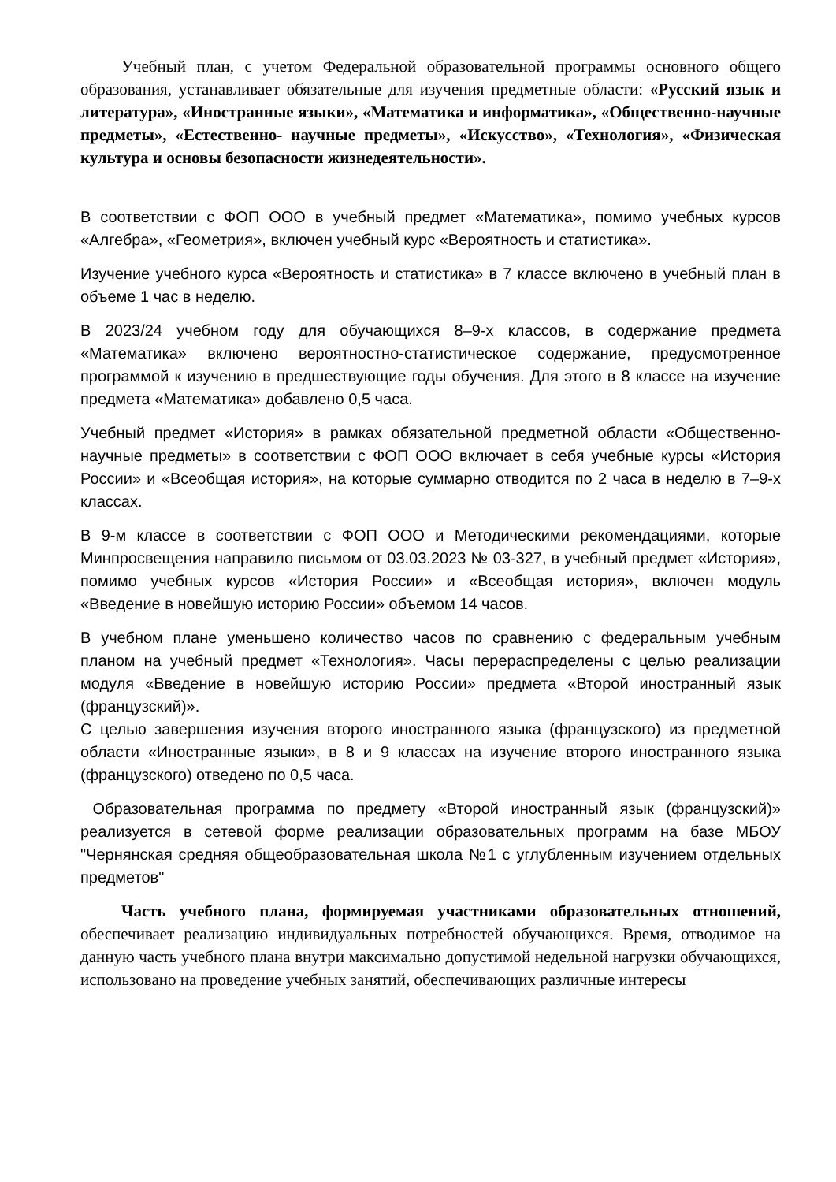Учебный план, с учетом Федеральной образовательной программы основного общего образования, устанавливает обязательные для изучения предметные области: «Русский язык и литература», «Иностранные языки», «Математика и информатика», «Общественно-научные предметы», «Естественно- научные предметы», «Искусство», «Технология», «Физическая культура и основы безопасности жизнедеятельности».
В соответствии с ФОП ООО в учебный предмет «Математика», помимо учебных курсов «Алгебра», «Геометрия», включен учебный курс «Вероятность и статистика».
Изучение учебного курса «Вероятность и статистика» в 7 классе включено в учебный план в объеме 1 час в неделю.
В 2023/24 учебном году для обучающихся 8–9-х классов, в содержание предмета «Математика» включено вероятностно-статистическое содержание, предусмотренное программой к изучению в предшествующие годы обучения. Для этого в 8 классе на изучение предмета «Математика» добавлено 0,5 часа.
Учебный предмет «История» в рамках обязательной предметной области «Общественно-научные предметы» в соответствии с ФОП ООО включает в себя учебные курсы «История России» и «Всеобщая история», на которые суммарно отводится по 2 часа в неделю в 7–9-х классах.
В 9-м классе в соответствии с ФОП ООО и Методическими рекомендациями, которые Минпросвещения направило письмом от 03.03.2023 № 03-327, в учебный предмет «История», помимо учебных курсов «История России» и «Всеобщая история», включен модуль «Введение в новейшую историю России» объемом 14 часов.
В учебном плане уменьшено количество часов по сравнению с федеральным учебным планом на учебный предмет «Технология». Часы перераспределены с целью реализации модуля «Введение в новейшую историю России» предмета «Второй иностранный язык (французский)».
С целью завершения изучения второго иностранного языка (французского) из предметной области «Иностранные языки», в 8 и 9 классах на изучение второго иностранного языка (французского) отведено по 0,5 часа.
Образовательная программа по предмету «Второй иностранный язык (французский)» реализуется в сетевой форме реализации образовательных программ на базе МБОУ "Чернянская средняя общеобразовательная школа №1 с углубленным изучением отдельных предметов"
Часть учебного плана, формируемая участниками образовательных отношений, обеспечивает реализацию индивидуальных потребностей обучающихся. Время, отводимое на данную часть учебного плана внутри максимально допустимой недельной нагрузки обучающихся, использовано на проведение учебных занятий, обеспечивающих различные интересы